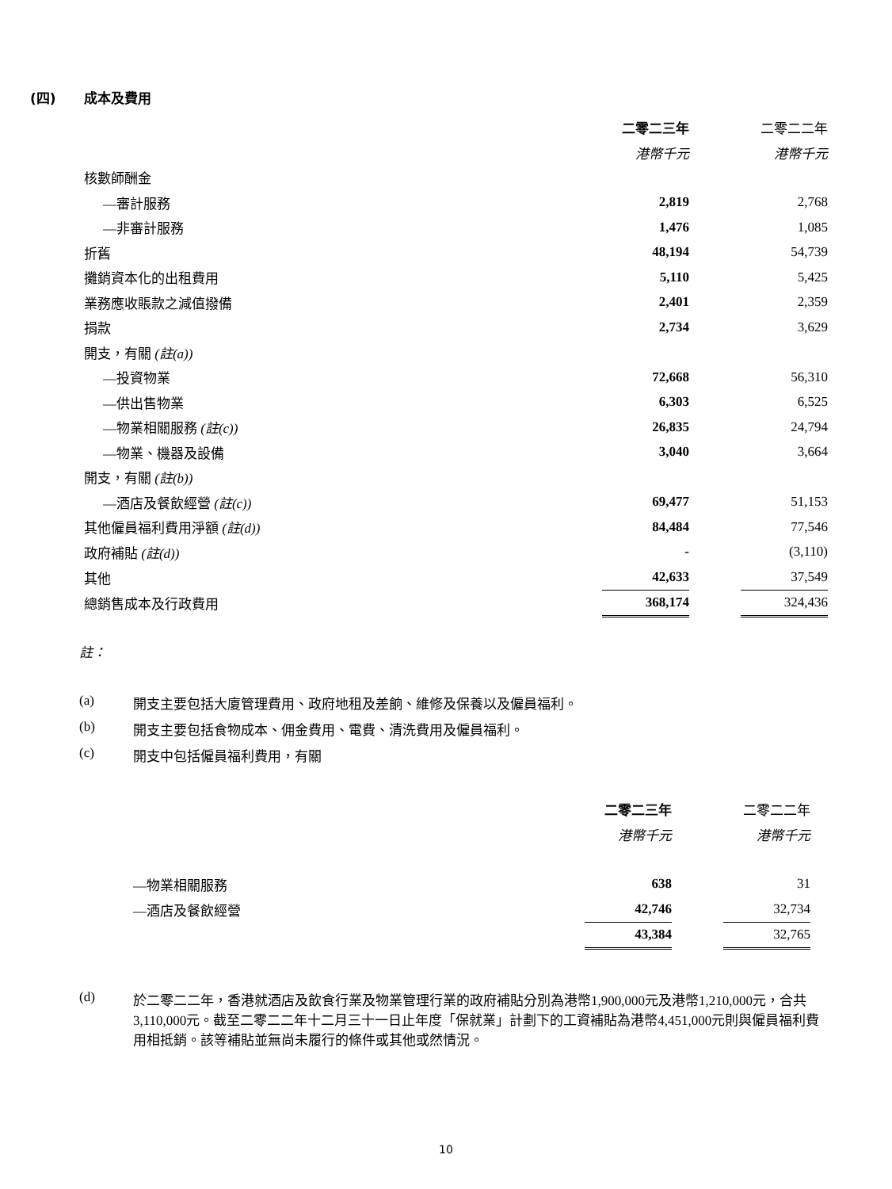(四) 成本及費用
| | 二零二三年 | | 二零二二年 |
| | 港幣千元 | | 港幣千元 |
| 核數師酬金 | | | |
| —審計服務 | 2,819 | | 2,768 |
| —非審計服務 | 1,476 | | 1,085 |
| 折舊 | 48,194 | | 54,739 |
| 攤銷資本化的出租費用 | 5,110 | | 5,425 |
| 業務應收賬款之減值撥備 | 2,401 | | 2,359 |
| 捐款 | 2,734 | | 3,629 |
| 開支，有關 (註(a)) | | | |
| —投資物業 | 72,668 | | 56,310 |
| —供出售物業 | 6,303 | | 6,525 |
| —物業相關服務 (註(c)) | 26,835 | | 24,794 |
| —物業、機器及設備 | 3,040 | | 3,664 |
| 開支，有關 (註(b)) | | | |
| —酒店及餐飲經營 (註(c)) | 69,477 | | 51,153 |
| 其他僱員福利費用淨額 (註(d)) | 84,484 | | 77,546 |
| 政府補貼 (註(d)) | - | | (3,110) |
| 其他 | 42,633 | | 37,549 |
| 總銷售成本及行政費用 | 368,174 | | 324,436 |
註：
(a) 開支主要包括大廈管理費用、政府地租及差餉、維修及保養以及僱員福利。
(b) 開支主要包括食物成本、佣金費用、電費、清洗費用及僱員福利。
(c) 開支中包括僱員福利費用，有關
| | 二零二三年 | | 二零二二年 |
| | 港幣千元 | | 港幣千元 |
| —物業相關服務 | 638 | | 31 |
| —酒店及餐飲經營 | 42,746 | | 32,734 |
| | 43,384 | | 32,765 |
(d) 於二零二二年，香港就酒店及飲食行業及物業管理行業的政府補貼分別為港幣1,900,000元及港幣1,210,000元，合共3,110,000元。截至二零二二年十二月三十一日止年度「保就業」計劃下的工資補貼為港幣4,451,000元則與僱員福利費用相抵銷。該等補貼並無尚未履行的條件或其他或然情況。
10